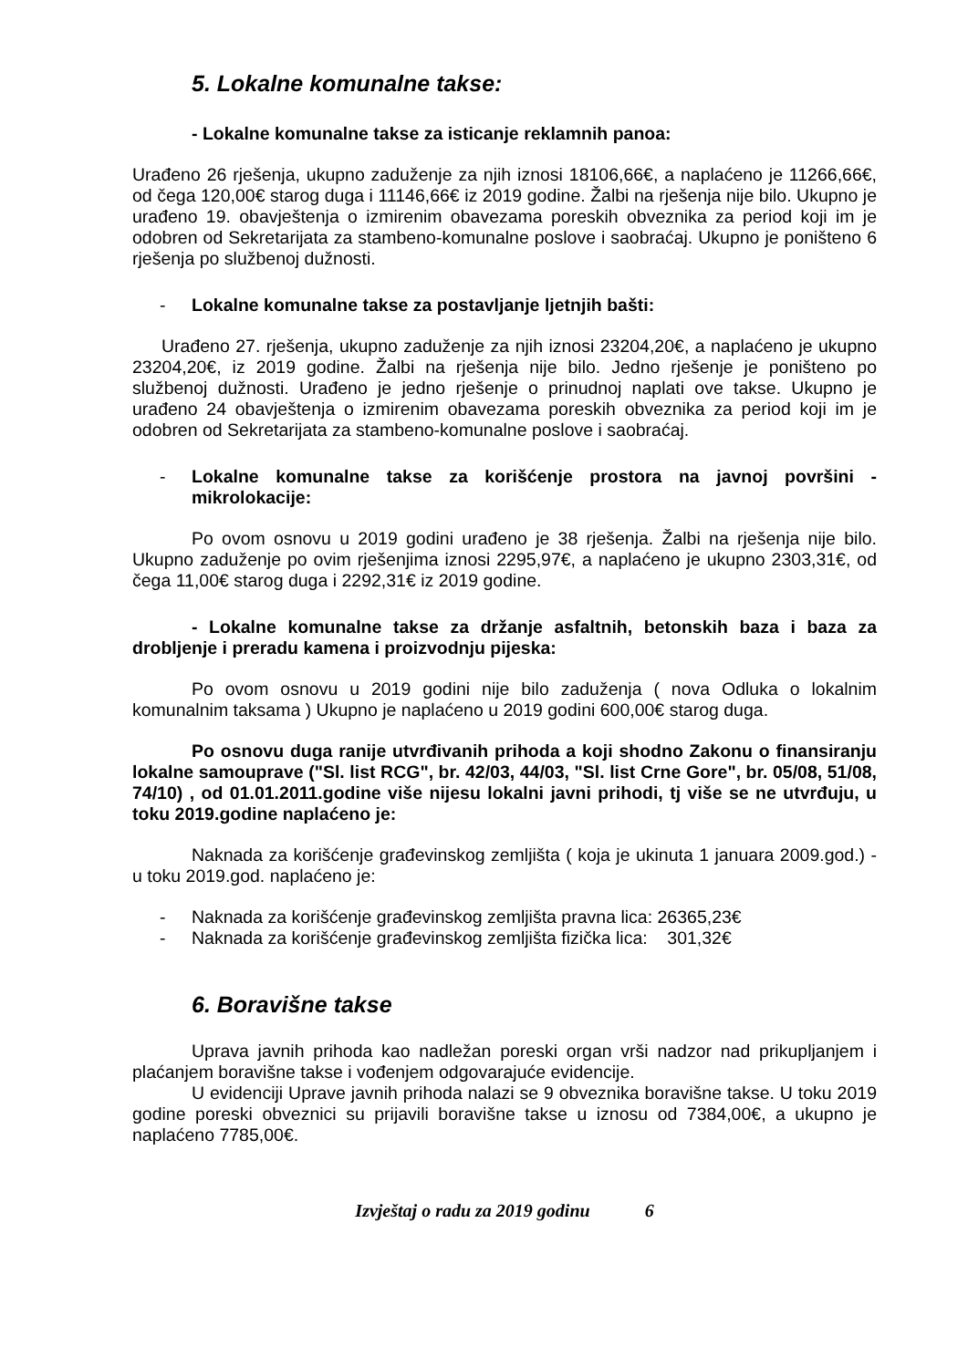5. Lokalne komunalne takse:
- Lokalne komunalne takse za isticanje reklamnih panoa:
Urađeno 26 rješenja, ukupno zaduženje za njih iznosi 18106,66€, a naplaćeno je 11266,66€, od čega 120,00€ starog duga i 11146,66€ iz 2019 godine. Žalbi na rješenja nije bilo. Ukupno je urađeno 19. obavještenja o izmirenim obavezama poreskih obveznika za period koji im je odobren od Sekretarijata za stambeno-komunalne poslove i saobraćaj. Ukupno je poništeno 6 rješenja po službenoj dužnosti.
- Lokalne komunalne takse za postavljanje ljetnjih bašti:
Urađeno 27. rješenja, ukupno zaduženje za njih iznosi 23204,20€, a naplaćeno je ukupno 23204,20€, iz 2019 godine. Žalbi na rješenja nije bilo. Jedno rješenje je poništeno po službenoj dužnosti. Urađeno je jedno rješenje o prinudnoj naplati ove takse. Ukupno je urađeno 24 obavještenja o izmirenim obavezama poreskih obveznika za period koji im je odobren od Sekretarijata za stambeno-komunalne poslove i saobraćaj.
- Lokalne komunalne takse za korišćenje prostora na javnoj površini - mikrolokacije:
Po ovom osnovu u 2019 godini urađeno je 38 rješenja. Žalbi na rješenja nije bilo. Ukupno zaduženje po ovim rješenjima iznosi 2295,97€, a naplaćeno je ukupno 2303,31€, od čega 11,00€ starog duga i 2292,31€ iz 2019 godine.
- Lokalne komunalne takse za držanje asfaltnih, betonskih baza i baza za drobljenje i preradu kamena i proizvodnju pijeska:
Po ovom osnovu u 2019 godini nije bilo zaduženja ( nova Odluka o lokalnim komunalnim taksama ) Ukupno je naplaćeno u 2019 godini 600,00€ starog duga.
Po osnovu duga ranije utvrđivanih prihoda a koji shodno Zakonu o finansiranju lokalne samouprave ("Sl. list RCG", br. 42/03, 44/03, "Sl. list Crne Gore", br. 05/08, 51/08, 74/10) , od 01.01.2011.godine više nijesu lokalni javni prihodi, tj više se ne utvrđuju, u toku 2019.godine naplaćeno je:
Naknada za korišćenje građevinskog zemljišta ( koja je ukinuta 1 januara 2009.god.) - u toku 2019.god. naplaćeno je:
- Naknada za korišćenje građevinskog zemljišta pravna lica: 26365,23€
- Naknada za korišćenje građevinskog zemljišta fizička lica: 301,32€
6. Boravišne takse
Uprava javnih prihoda kao nadležan poreski organ vrši nadzor nad prikupljanjem i plaćanjem boravišne takse i vođenjem odgovarajuće evidencije.
U evidenciji Uprave javnih prihoda nalazi se 9 obveznika boravišne takse. U toku 2019 godine poreski obveznici su prijavili boravišne takse u iznosu od 7384,00€, a ukupno je naplaćeno 7785,00€.
Izvještaj o radu za 2019 godinu 6